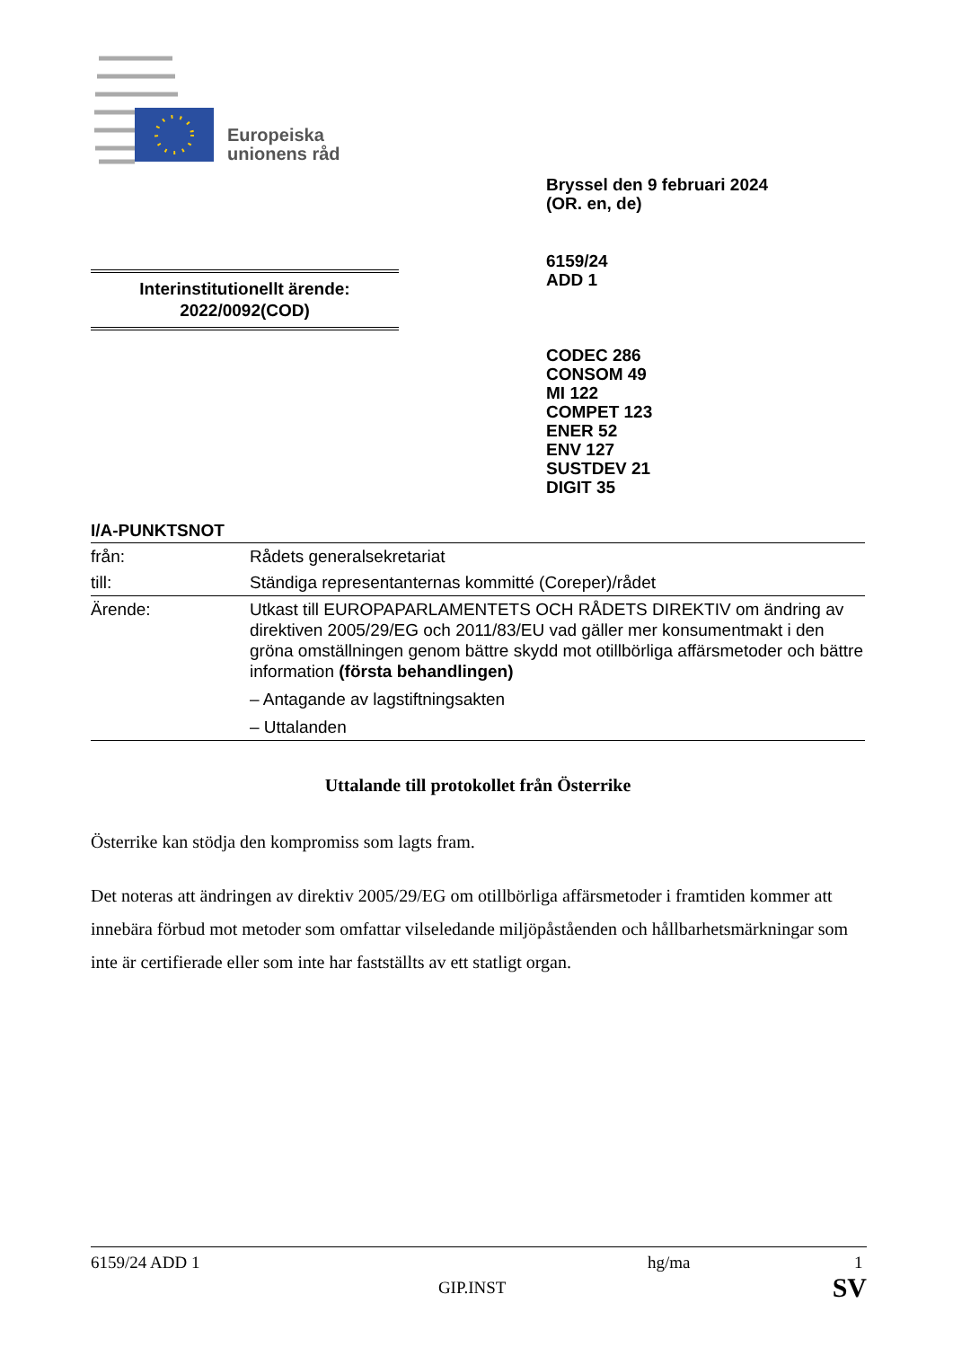Europeiska
unionens råd
Bryssel den 9 februari 2024
(OR. en, de)
6159/24
ADD 1
Interinstitutionellt ärende:
2022/0092(COD)
CODEC 286
CONSOM 49
MI 122
COMPET 123
ENER 52
ENV 127
SUSTDEV 21
DIGIT 35
I/A-PUNKTSNOT
| från: | Rådets generalsekretariat |
| till: | Ständiga representanternas kommitté (Coreper)/rådet |
| Ärende: | Utkast till EUROPAPARLAMENTETS OCH RÅDETS DIREKTIV om ändring av direktiven 2005/29/EG och 2011/83/EU vad gäller mer konsumentmakt i den gröna omställningen genom bättre skydd mot otillbörliga affärsmetoder och bättre information (första behandlingen) – Antagande av lagstiftningsakten – Uttalanden |
Uttalande till protokollet från Österrike
Österrike kan stödja den kompromiss som lagts fram.
Det noteras att ändringen av direktiv 2005/29/EG om otillbörliga affärsmetoder i framtiden kommer att innebära förbud mot metoder som omfattar vilseledande miljöpåståenden och hållbarhetsmärkningar som inte är certifierade eller som inte har fastställts av ett statligt organ.
6159/24 ADD 1 hg/ma 1
GIP.INST SV